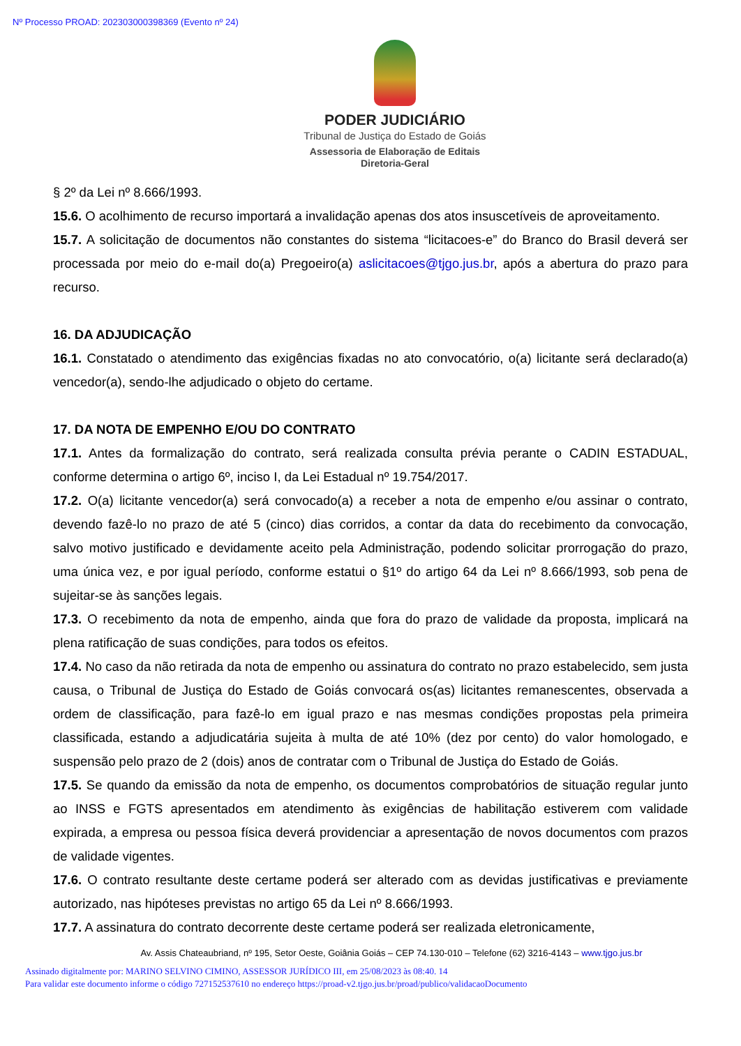Nº Processo PROAD: 202303000398369 (Evento nº 24)
PODER JUDICIÁRIO
Tribunal de Justiça do Estado de Goiás
Assessoria de Elaboração de Editais
Diretoria-Geral
§ 2º da Lei nº 8.666/1993.
15.6. O acolhimento de recurso importará a invalidação apenas dos atos insuscetíveis de aproveitamento.
15.7. A solicitação de documentos não constantes do sistema “licitacoes-e” do Branco do Brasil deverá ser processada por meio do e-mail do(a) Pregoeiro(a) aslicitacoes@tjgo.jus.br, após a abertura do prazo para recurso.
16. DA ADJUDICAÇÃO
16.1. Constatado o atendimento das exigências fixadas no ato convocatório, o(a) licitante será declarado(a) vencedor(a), sendo-lhe adjudicado o objeto do certame.
17. DA NOTA DE EMPENHO E/OU DO CONTRATO
17.1. Antes da formalização do contrato, será realizada consulta prévia perante o CADIN ESTADUAL, conforme determina o artigo 6º, inciso I, da Lei Estadual nº 19.754/2017.
17.2. O(a) licitante vencedor(a) será convocado(a) a receber a nota de empenho e/ou assinar o contrato, devendo fazê-lo no prazo de até 5 (cinco) dias corridos, a contar da data do recebimento da convocação, salvo motivo justificado e devidamente aceito pela Administração, podendo solicitar prorrogação do prazo, uma única vez, e por igual período, conforme estatui o §1º do artigo 64 da Lei nº 8.666/1993, sob pena de sujeitar-se às sanções legais.
17.3. O recebimento da nota de empenho, ainda que fora do prazo de validade da proposta, implicará na plena ratificação de suas condições, para todos os efeitos.
17.4. No caso da não retirada da nota de empenho ou assinatura do contrato no prazo estabelecido, sem justa causa, o Tribunal de Justiça do Estado de Goiás convocará os(as) licitantes remanescentes, observada a ordem de classificação, para fazê-lo em igual prazo e nas mesmas condições propostas pela primeira classificada, estando a adjudicatária sujeita à multa de até 10% (dez por cento) do valor homologado, e suspensão pelo prazo de 2 (dois) anos de contratar com o Tribunal de Justiça do Estado de Goiás.
17.5. Se quando da emissão da nota de empenho, os documentos comprobatórios de situação regular junto ao INSS e FGTS apresentados em atendimento às exigências de habilitação estiverem com validade expirada, a empresa ou pessoa física deverá providenciar a apresentação de novos documentos com prazos de validade vigentes.
17.6. O contrato resultante deste certame poderá ser alterado com as devidas justificativas e previamente autorizado, nas hipóteses previstas no artigo 65 da Lei nº 8.666/1993.
17.7. A assinatura do contrato decorrente deste certame poderá ser realizada eletronicamente,
Av. Assis Chateaubriand, nº 195, Setor Oeste, Goiânia Goiás – CEP 74.130-010 – Telefone (62) 3216-4143 – www.tjgo.jus.br
Assinado digitalmente por: MARINO SELVINO CIMINO, ASSESSOR JURÍDICO III, em 25/08/2023 às 08:40. 14
Para validar este documento informe o código 727152537610 no endereço https://proad-v2.tjgo.jus.br/proad/publico/validacaoDocumento